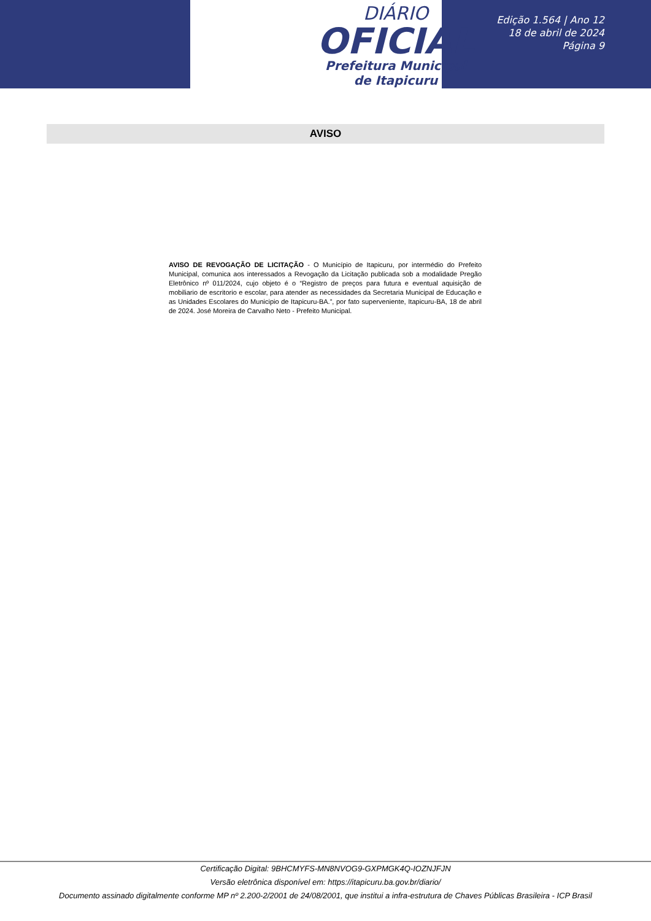DIÁRIO
OFICIAL
Prefeitura Municipal
de Itapicuru
Edição 1.564 | Ano 12
18 de abril de 2024
Página 9
AVISO
AVISO DE REVOGAÇÃO DE LICITAÇÃO - O Município de Itapicuru, por intermédio do Prefeito Municipal, comunica aos interessados a Revogação da Licitação publicada sob a modalidade Pregão Eletrônico nº 011/2024, cujo objeto é o “Registro de preços para futura e eventual aquisição de mobiliario de escritorio e escolar, para atender as necessidades da Secretaria Municipal de Educação e as Unidades Escolares do Municipio de Itapicuru-BA.”, por fato superveniente, Itapicuru-BA, 18 de abril de 2024. José Moreira de Carvalho Neto - Prefeito Municipal.
Certificação Digital: 9BHCMYFS-MN8NVOG9-GXPMGK4Q-IOZNJFJN
Versão eletrônica disponível em: https://itapicuru.ba.gov.br/diario/
Documento assinado digitalmente conforme MP nº 2.200-2/2001 de 24/08/2001, que institui a infra-estrutura de Chaves Públicas Brasileira - ICP Brasil